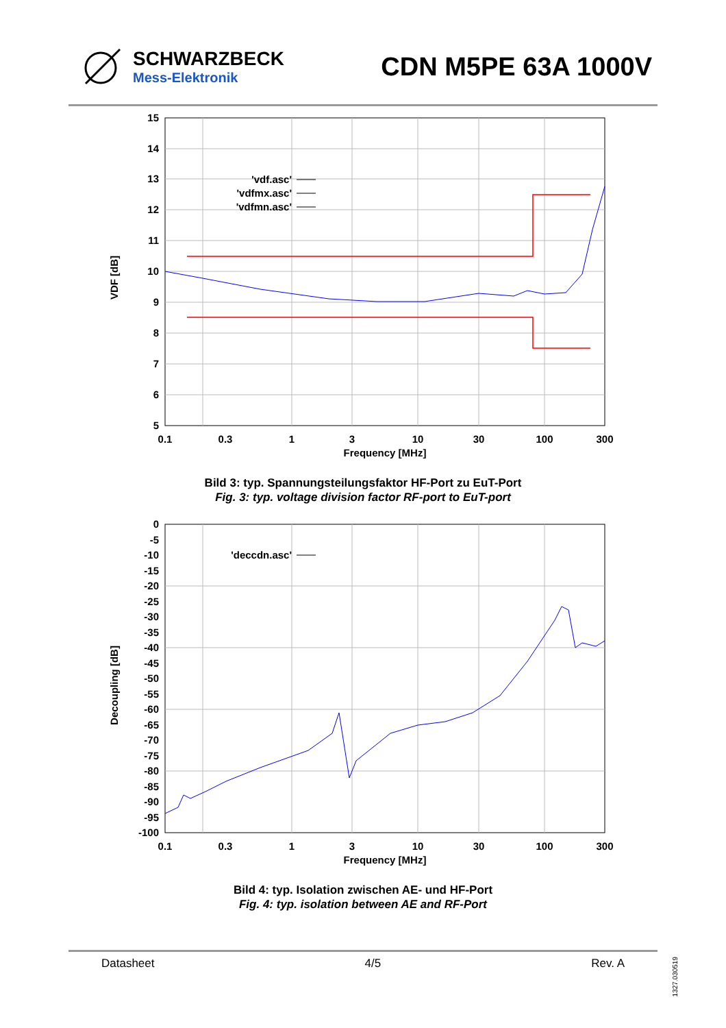SCHWARZBECK
Mess-Elektronik
CDN M5PE 63A 1000V
15
14
13
12
11
10
9
8
7
6
5
0.1
0.3
1
3
10
30
100
300
Frequency [MHz]
VDF [dB]
'vdf.asc'
'vdfmx.asc'
'vdfmn.asc'
Bild 3: typ. Spannungsteilungsfaktor HF-Port zu EuT-Port
Fig. 3: typ. voltage division factor RF-port to EuT-port
0
-5
-10
-15
-20
-25
-30
-35
-40
-45
-50
-55
-60
-65
-70
-75
-80
-85
-90
-95
-100
0.1
0.3
1
3
10
30
100
300
Frequency [MHz]
Decoupling [dB]
'deccdn.asc'
Bild 4: typ. Isolation zwischen AE- und HF-Port
Fig. 4: typ. isolation between AE and RF-Port
Datasheet 4/5 Rev. A
1327.030519